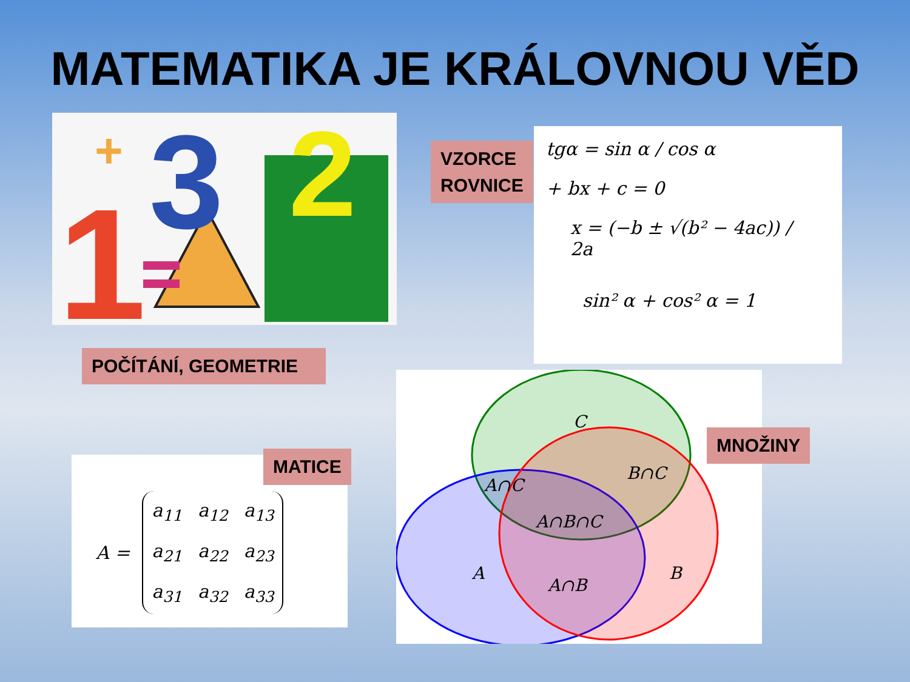MATEMATIKA JE KRÁLOVNOU VĚD
1
3
2
+
POČÍTÁNÍ, GEOMETRIE
VZORCE
ROVNICE
tgα = sin α / cos α
+ bx + c = 0
x = (−b ± √(b² − 4ac)) / 2a
sin² α + cos² α = 1
A =
| a<sub>11</sub> | a<sub>12</sub> | a<sub>13</sub> |
| a<sub>21</sub> | a<sub>22</sub> | a<sub>23</sub> |
| a<sub>31</sub> | a<sub>32</sub> | a<sub>33</sub> |
MATICE
C
A∩C
B∩C
A∩B∩C
A
A∩B
B
MNOŽINY